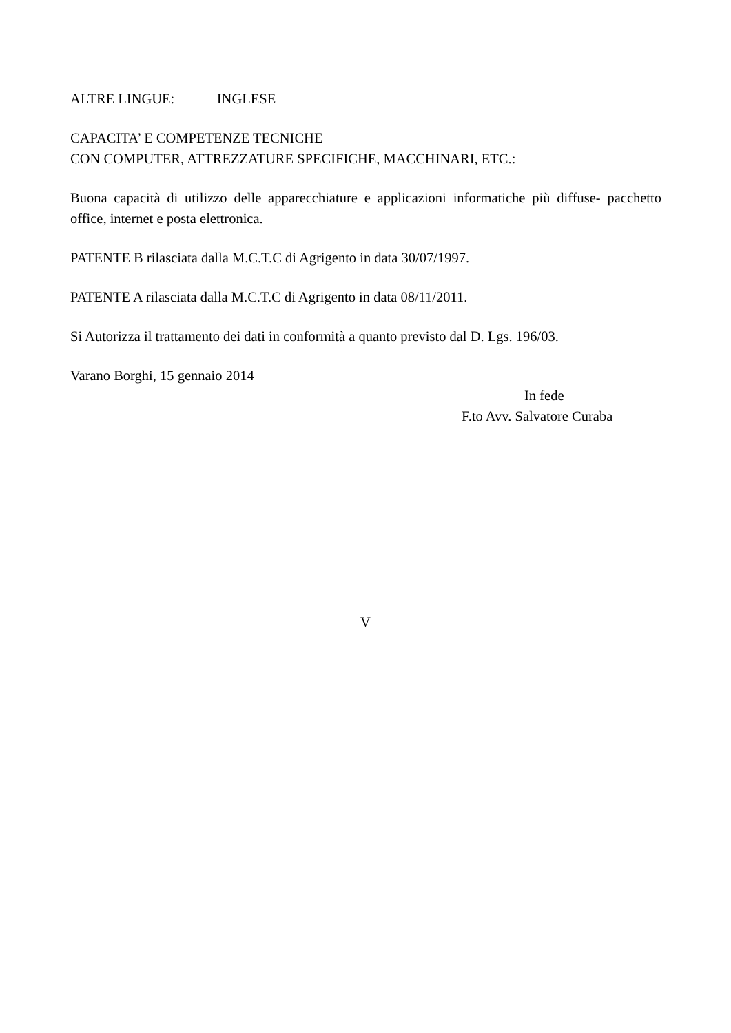ALTRE LINGUE: INGLESE
CAPACITA’ E COMPETENZE TECNICHE
CON COMPUTER, ATTREZZATURE SPECIFICHE, MACCHINARI, ETC.:
Buona capacità di utilizzo delle apparecchiature e applicazioni informatiche più diffuse- pacchetto office, internet e posta elettronica.
PATENTE B rilasciata dalla M.C.T.C di Agrigento in data 30/07/1997.
PATENTE A rilasciata dalla M.C.T.C di Agrigento in data 08/11/2011.
Si Autorizza il trattamento dei dati in conformità a quanto previsto dal D. Lgs. 196/03.
Varano Borghi, 15 gennaio 2014
In fede
F.to Avv. Salvatore Curaba
V